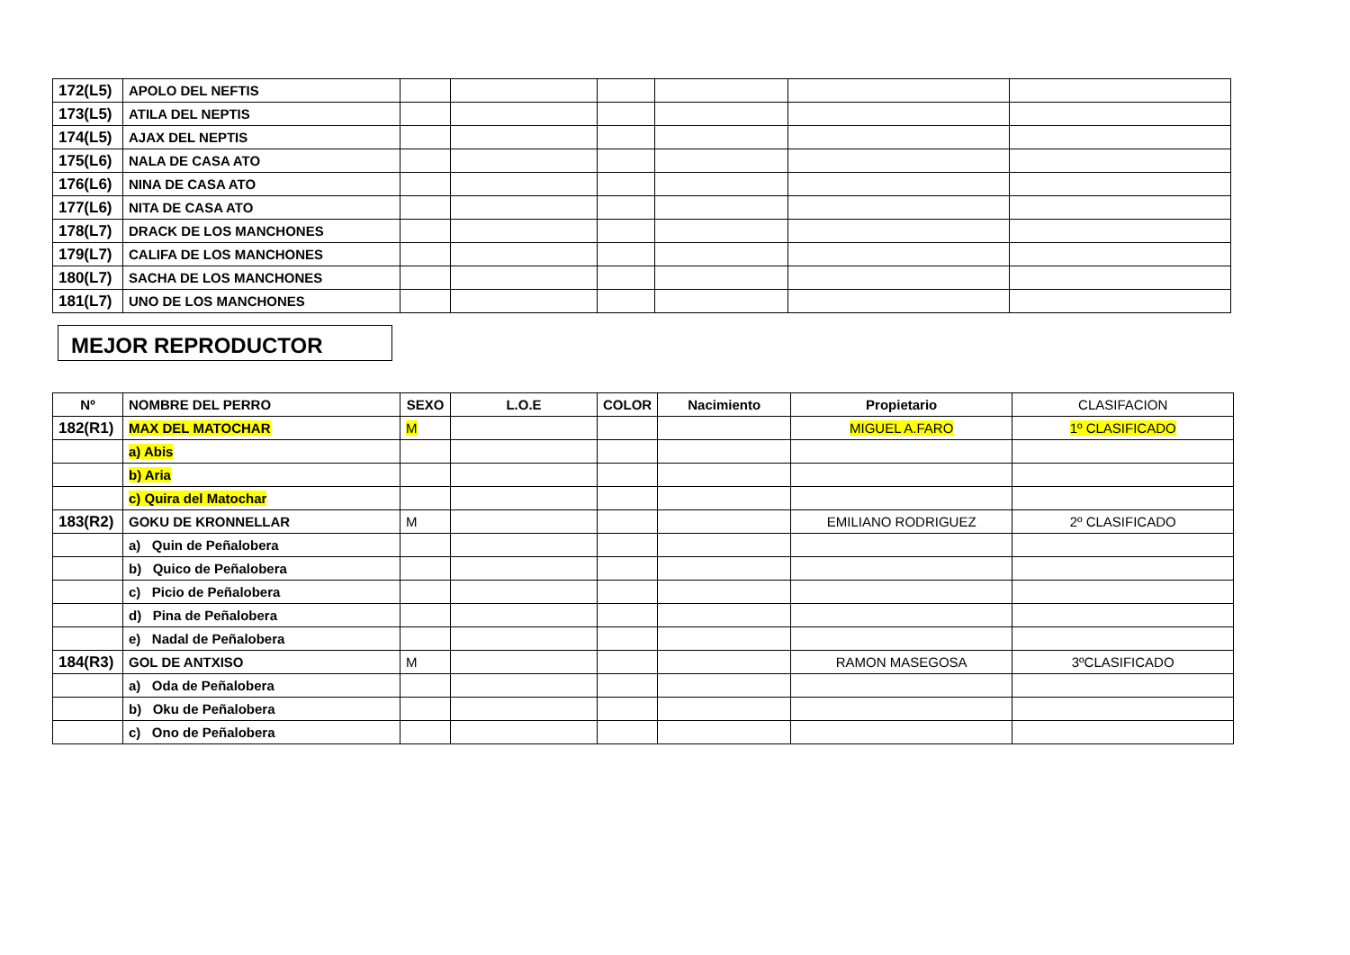| 172(L5) | APOLO DEL NEFTIS | | | | | | |
| 173(L5) | ATILA DEL NEPTIS | | | | | | |
| 174(L5) | AJAX DEL NEPTIS | | | | | | |
| 175(L6) | NALA DE CASA ATO | | | | | | |
| 176(L6) | NINA DE CASA ATO | | | | | | |
| 177(L6) | NITA DE CASA ATO | | | | | | |
| 178(L7) | DRACK DE LOS MANCHONES | | | | | | |
| 179(L7) | CALIFA DE LOS MANCHONES | | | | | | |
| 180(L7) | SACHA DE LOS MANCHONES | | | | | | |
| 181(L7) | UNO DE LOS MANCHONES | | | | | | |
MEJOR REPRODUCTOR
| Nº | NOMBRE DEL PERRO | SEXO | L.O.E | COLOR | Nacimiento | Propietario | CLASIFACION |
| 182(R1) | MAX DEL MATOCHAR | M | | | | MIGUEL A.FARO | 1º CLASIFICADO |
| | a) Abis | | | | | | |
| | b) Aria | | | | | | |
| | c) Quira del Matochar | | | | | | |
| 183(R2) | GOKU DE KRONNELLAR | M | | | | EMILIANO RODRIGUEZ | 2º CLASIFICADO |
| | a) Quin de Peñalobera | | | | | | |
| | b) Quico de Peñalobera | | | | | | |
| | c) Picio de Peñalobera | | | | | | |
| | d) Pina de Peñalobera | | | | | | |
| | e) Nadal de Peñalobera | | | | | | |
| 184(R3) | GOL DE ANTXISO | M | | | | RAMON MASEGOSA | 3ºCLASIFICADO |
| | a) Oda de Peñalobera | | | | | | |
| | b) Oku de Peñalobera | | | | | | |
| | c) Ono de Peñalobera | | | | | | |